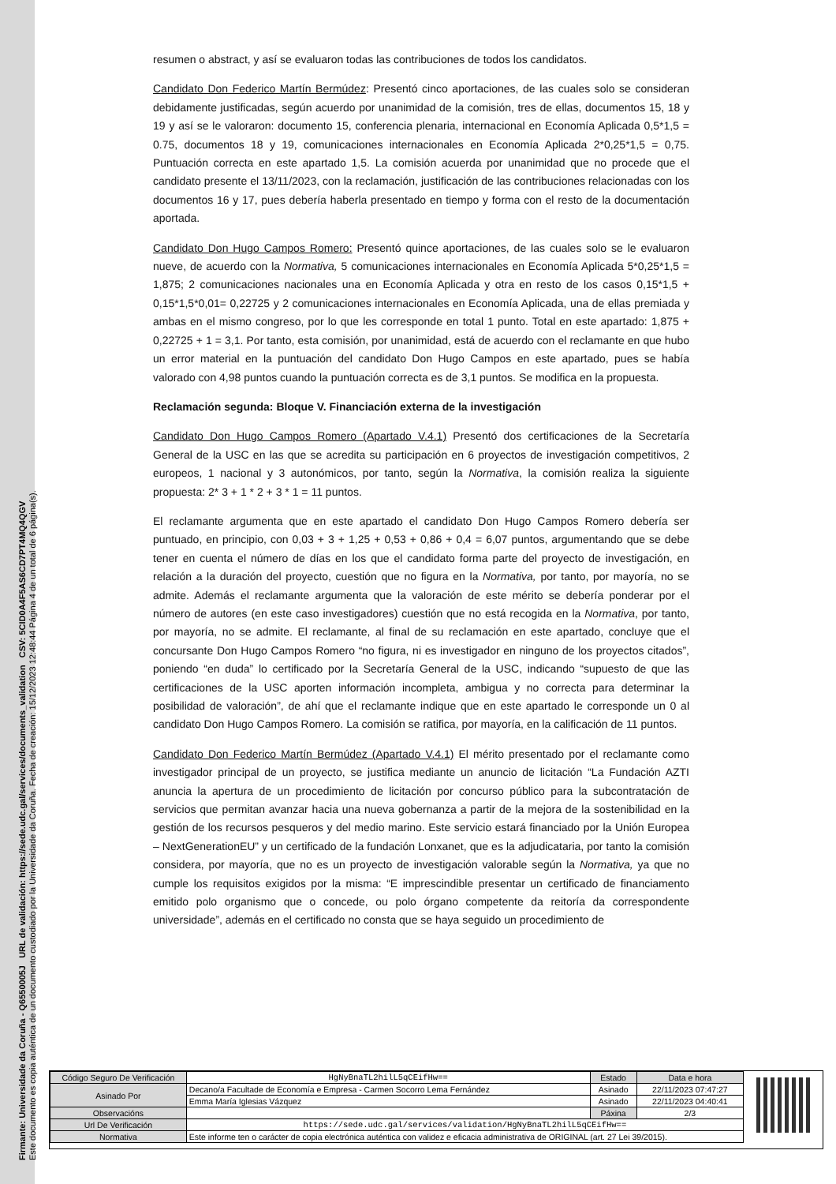Firmante: Universidade da Coruña - Q6550005J URL de validación: https://sede.udc.gal/services/documents_validation CSV: 5CID0A4F5AS6CD7PT4MQ4QGV
Este documento es copia auténtica de un documento custodiado por la Universidade da Coruña. Fecha de creación: 15/12/2023 12:48:44 Página 4 de un total de 6 página(s).
resumen o abstract, y así se evaluaron todas las contribuciones de todos los candidatos.
Candidato Don Federico Martín Bermúdez: Presentó cinco aportaciones, de las cuales solo se consideran debidamente justificadas, según acuerdo por unanimidad de la comisión, tres de ellas, documentos 15, 18 y 19 y así se le valoraron: documento 15, conferencia plenaria, internacional en Economía Aplicada 0,5*1,5 = 0.75, documentos 18 y 19, comunicaciones internacionales en Economía Aplicada 2*0,25*1,5 = 0,75. Puntuación correcta en este apartado 1,5. La comisión acuerda por unanimidad que no procede que el candidato presente el 13/11/2023, con la reclamación, justificación de las contribuciones relacionadas con los documentos 16 y 17, pues debería haberla presentado en tiempo y forma con el resto de la documentación aportada.
Candidato Don Hugo Campos Romero: Presentó quince aportaciones, de las cuales solo se le evaluaron nueve, de acuerdo con la Normativa, 5 comunicaciones internacionales en Economía Aplicada 5*0,25*1,5 = 1,875; 2 comunicaciones nacionales una en Economía Aplicada y otra en resto de los casos 0,15*1,5 + 0,15*1,5*0,01= 0,22725 y 2 comunicaciones internacionales en Economía Aplicada, una de ellas premiada y ambas en el mismo congreso, por lo que les corresponde en total 1 punto. Total en este apartado: 1,875 + 0,22725 + 1 = 3,1. Por tanto, esta comisión, por unanimidad, está de acuerdo con el reclamante en que hubo un error material en la puntuación del candidato Don Hugo Campos en este apartado, pues se había valorado con 4,98 puntos cuando la puntuación correcta es de 3,1 puntos. Se modifica en la propuesta.
Reclamación segunda: Bloque V. Financiación externa de la investigación
Candidato Don Hugo Campos Romero (Apartado V.4.1) Presentó dos certificaciones de la Secretaría General de la USC en las que se acredita su participación en 6 proyectos de investigación competitivos, 2 europeos, 1 nacional y 3 autonómicos, por tanto, según la Normativa, la comisión realiza la siguiente propuesta: 2* 3 + 1 * 2 + 3 * 1 = 11 puntos.
El reclamante argumenta que en este apartado el candidato Don Hugo Campos Romero debería ser puntuado, en principio, con 0,03 + 3 + 1,25 + 0,53 + 0,86 + 0,4 = 6,07 puntos, argumentando que se debe tener en cuenta el número de días en los que el candidato forma parte del proyecto de investigación, en relación a la duración del proyecto, cuestión que no figura en la Normativa, por tanto, por mayoría, no se admite. Además el reclamante argumenta que la valoración de este mérito se debería ponderar por el número de autores (en este caso investigadores) cuestión que no está recogida en la Normativa, por tanto, por mayoría, no se admite. El reclamante, al final de su reclamación en este apartado, concluye que el concursante Don Hugo Campos Romero “no figura, ni es investigador en ninguno de los proyectos citados”, poniendo “en duda” lo certificado por la Secretaría General de la USC, indicando “supuesto de que las certificaciones de la USC aporten información incompleta, ambigua y no correcta para determinar la posibilidad de valoración”, de ahí que el reclamante indique que en este apartado le corresponde un 0 al candidato Don Hugo Campos Romero. La comisión se ratifica, por mayoría, en la calificación de 11 puntos.
Candidato Don Federico Martín Bermúdez (Apartado V.4.1) El mérito presentado por el reclamante como investigador principal de un proyecto, se justifica mediante un anuncio de licitación “La Fundación AZTI anuncia la apertura de un procedimiento de licitación por concurso público para la subcontratación de servicios que permitan avanzar hacia una nueva gobernanza a partir de la mejora de la sostenibilidad en la gestión de los recursos pesqueros y del medio marino. Este servicio estará financiado por la Unión Europea – NextGenerationEU” y un certificado de la fundación Lonxanet, que es la adjudicataria, por tanto la comisión considera, por mayoría, que no es un proyecto de investigación valorable según la Normativa, ya que no cumple los requisitos exigidos por la misma: “E imprescindible presentar un certificado de financiamento emitido polo organismo que o concede, ou polo órgano competente da reitoría da correspondente universidade”, además en el certificado no consta que se haya seguido un procedimiento de
| Código Seguro De Verificación | HgNyBnaTL2hilL5qCEifHw== | Estado | Data e hora |
| Asinado Por | Decano/a Facultade de Economía e Empresa - Carmen Socorro Lema Fernández | Asinado | 22/11/2023 07:47:27 |
| | Emma María Iglesias Vázquez | Asinado | 22/11/2023 04:40:41 |
| Observacións | | Páxina | 2/3 |
| Url De Verificación | https://sede.udc.gal/services/validation/HgNyBnaTL2hilL5qCEifHw== | | |
| Normativa | Este informe ten o carácter de copia electrónica auténtica con validez e eficacia administrativa de ORIGINAL (art. 27 Lei 39/2015). | | |